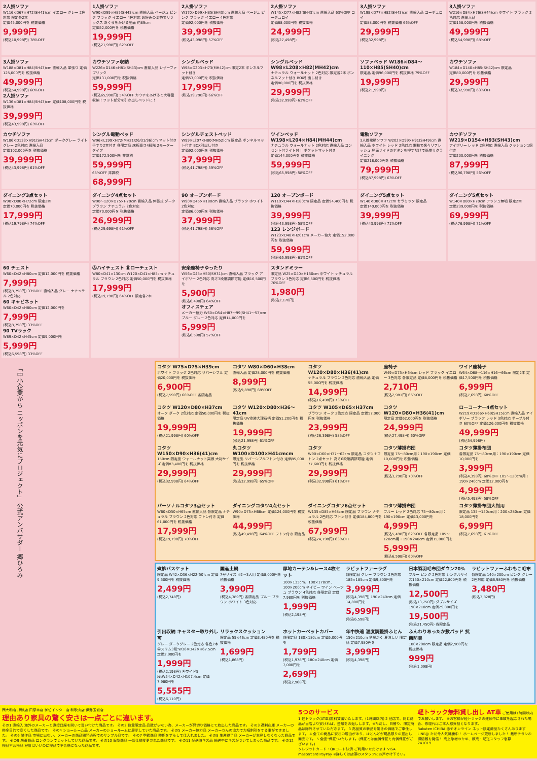2人掛ソファ
W116×D67×H72(SH41)cm イエロー グレー 2色対応 限定各2本
定価45,000円を 税抜価格
9,999円
(税込10,998円) 78%OFF
1人掛ソファ
W90×D99×H85(SH43)cm 直輸入品 ベージュ ピンク ブラック イエロー 4色対応 お好みの姿勢でリラックス あぐらをかける座面 約89cm
定価52,000円を 税抜価格
19,999円
(税込21,998円) 62%OFF
2人掛ソファ
W170×D99×H85(SH43)cm 直輸入品 ベージュ ピンク ブラック イエロー 4色対応
定価92,000円を 税抜価格
39,999円
(税込43,998円) 57%OFF
2人掛ソファ
W145×D77×H82(SH43)cm 直輸入品 63%OFF コーデュロイ
定価68,000円を 税抜価格
24,999円
(税込27,498円)
3人掛ソファ
W198×D77×H82(SH43)cm 直輸入品 コーデュロイ
定価88,000円を 税抜価格 66%OFF
29,999円
(税込32,998円)
3人掛ソファ
W216×D84×H76(SH44)cm ホワイト ブラック 2色対応 直輸入品
定価158,000円を 税抜価格
49,999円
(税込54,998円) 68%OFF
3人掛ソファ
W188×D81×H84(SH43)cm 直輸入品 革張り 定価125,000円を 税抜価格
49,999円
(税込54,998円) 60%OFF
2人掛ソファ
W136×D81×H84(SH43)cm 定価108,000円を 税抜価格
39,999円
(税込43,998円) 63%OFF
カウチソファ収納
W226×D146×H81(SH43)cm 直輸入品 レザーファブリック
定価131,000円を 税抜価格
59,999円
(税込65,998円) 54%OFF カウチをあげると大容量収納！フット部分を引き出しベッドに！
シングルベッド
W98×D203×H73(MH42)cm 限定2本 ボンネルマット付き
定価53,000円を 税抜価格
17,999円
(税込19,798円) 66%OFF
シングルベッド W98×L208×H82(MH42)cm
ナチュラル ウォールナット 2色対応 限定各2本 ボンネルマット付き BOX引出し付き
定価80,000円を 税抜価格
29,999円
(税込32,998円) 63%OFF
ソファベッド W186×D84〜110×H85(SH40)cm
限定品 定価96,000円を 税抜価格 79%OFF
19,999円
(税込21,998円)
カウチソファ
W184×D140×H85(SH42)cm 限定品
定価80,000円を 税抜価格
29,999円
(税込32,998円) 63%OFF
カウチソファ
W186×D133×H91(SH42)cm ダークグレー ライトグレー 2色対応 直輸入品
定価102,000円を 税抜価格
39,999円
(税込43,998円) 61%OFF
シングル電動ベッド
W96×L199×H72(MH21/26/31/36)cm マット付き 手すり2本付き 各限定品 床板高さ4段階 2モータータイプ
定価172,500円を 非課税
59,999円
65%OFF 非課税
68,999円
シングルチェストベッド
W99×L207×H80(MH52)cm 限定品 ボンネルマット付き BOX引出し付き
定価92,000円を 税抜価格
37,999円
(税込41,798円) 59%OFF
ツインベッド W198×L204×H84(MH44)cm
ナチュラル ウォールナット 2色対応 直輸入品 コンセント付ライト付！ ポケットマット付き
定価144,000円を 税抜価格
59,999円
(税込65,998円) 58%OFF
電動ソファ
3人掛電動ソファ W202×D99×H91(SH49)cm 直輸入品 ホワイト レッド 2色対応 電動で楽々リフレッシュ 座面サイドのボタンを押すだけで簡単リクライニング
定価218,000円を 税抜価格
79,999円
(税込87,998円) 63%OFF
カウチソファ W219×D154×H93(SH43)cm
アイボリー レッド 2色対応 直輸入品 クッション1個付き
定価200,000円を 税抜価格
87,999円
(税込96,798円) 56%OFF
ダイニング3点セット
W90×D80×H72cm 限定2本
定価70,000円を 税抜価格
17,999円
(税込19,798円) 74%OFF
ダイニング4点セット
W90〜120×D75×H70cm 直輸入品 伸張式 ダークブラウン ナチュラル 2色対応
定価70,000円を 税抜価格
26,999円
(税込29,698円) 61%OFF
90 オープンボード
W90×D45×H180cm 直輸入品 ブラック ホワイト 2色対応
定価86,000円を 税抜価格
37,999円
(税込41,798円) 56%OFF
120 オープンボード
W119×D44×H180cm 限定品 定価94,400円を 税抜価格
39,999円
(税込43,998円) 58%OFF
123 レンジボード
W123×D48×H201cm メーカー協力 定価152,000円を 税抜価格
59,999円
(税込65,998円) 61%OFF
ダイニング5点セット
W140×D80×H72cm セラミック 限定品
定価140,000円を 税抜価格
39,999円
(税込43,998円) 71%OFF
ダイニング5点セット
W140×D80×H70cm アッシュ無垢 限定2本
定価239,000円を 税抜価格
69,999円
(税込76,998円) 71%OFF
60 チェスト
W60×D42×H80cm 定価12,000円を 税抜価格
7,999円
(税込8,798円) 33%OFF 直輸入品 グレー ナチュラル 2色対応
60 キャビネット
W60×D42×H80cm 定価12,000円を
7,999円
(税込8,798円) 33%OFF
90 TVラック
W89×D42×H45cm 定価9,000円を
5,999円
(税込6,598円) 33%OFF
Ⓐハイチェスト Ⓑローチェスト
W80×D41×130cm W120×D41×H85cm ナチュラル ブラウン 2色対応 定価50,000円を 税抜価格
17,999円
(税込19,798円) 64%OFF 限定各2本
安楽座椅子ゆったり
W56×D45×H50(SH31)cm 直輸入品 ブラック アイボリー 2色対応 高さ3段階調節可能 定価16,500円を
5,900円
(税込6,490円) 64%OFF
オフィスチェア
メーカー協力 W60×D54×H87〜99(SH41〜53)cm ブルー グレー 2色対応 定価14,000円を
5,999円
(税込6,598円) 57%OFF
スタンドミラー
限定品 W25×D40×H150cm ホワイト ナチュラル ブラウン 3色対応 定価6,500円を 税抜価格 70%OFF
1,980円
(税込2,178円)
「中小企業から ニッポンを元気にプロジェクト」 公式アンバサダー 郷ひろみ
コタツ W75×D75×H39cm
ホワイト ブラック 2色対応 リバーシブル 定価20,000円を 税抜価格
6,900円
(税込7,590円) 66%OFF 各限定品
コタツ W80×D60×H38cm
直輸入品 定価28,000円を 税抜価格
8,999円
(税込9,898円) 68%OFF
コタツ W120×D80×H36(41)cm
ナチュラル ブラウン 2色対応 直輸入品 定価55,000円を 税抜価格
14,999円
(税込16,498円) 73%OFF
座椅子
W49×D75×H64cm レッド ブラック イエロー 3色対応 各限定品 定価8,000円を 税抜価格
2,710円
(税込2,981円) 66%OFF
ワイド座椅子
W64×D68〜116×H16〜66cm 限定2本 定価17,500円を 税抜価格
6,999円
(税込7,698円) 60%OFF
コタツ W120×D80×H37cm
オーク ダーク 2色対応 定価50,000円を 税抜価格
19,999円
(税込21,998円) 60%OFF
コタツ W120×D80×H36〜41cm
限定品 UV塗装大理石柄 定価51,200円を 税抜価格
19,999円
(税込21,998円) 61%OFF
コタツ W105×D65×H37cm
ブラウン オーク 2色対応 限定品 定価57,000円を 税抜価格
23,999円
(税込26,398円) 58%OFF
コタツ W120×D80×H36(41)cm
限定品 定価62,000円を 税抜価格
24,999円
(税込27,498円) 60%OFF
ローコーナー4点セット
W219×D166×H69(SH15)cm 直輸入品 アイボリー ブラック レッド 3色対応 テーブル付き 60%OFF 定価126,000円を 税抜価格
49,999円
(税込54,998円)
コタツ W150×D90×H36(41)cm
150cm 限定品 ウォールナット突板 大判サイズ 定価83,400円を 税抜価格
29,999円
(税込32,998円) 64%OFF
丸コタツ W100×D100×H41cmcm
限定品 リバーシブルフトン付き 定価85,000円を 税抜価格
29,999円
(税込32,998円) 65%OFF
コタツ
W90×D60×H37〜62cm 限定品 コタツ＋フトン 2点セット 高さ6段階調節可能 定価77,600円を 税抜価格
29,999円
(税込32,998円) 61%OFF
コタツ薄掛布団
限定品 75〜80cm用：190×190cm 定価10,000円を 税抜価格
2,999円
(税込3,298円) 70%OFF
コタツ薄掛布団
各限定品 75〜80cm用：190×190cm 定価10,000円を
3,999円
(税込4,398円) 60%OFF 105〜120cm用：190×240cm 定価12,000円を
4,999円
(税込5,498円) 58%OFF
パーソナルコタツ3点セット
W60×D50×H65cm 直輸入品 各限定品 ナチュラル ブラウン 2色対応 フトン付き 定価61,000円を 税抜価格
17,999円
(税込19,798円) 70%OFF
ダイニングコタツ4点セット
W90×D75×H68cm 定価124,000円を 税抜価格
44,999円
(税込49,498円) 64%OFF フトン付き 限定品
ダイニングコタツ6点セット
W135×D85×H68cm 限定品 ブラウン ナチュラル 2色対応 フトン付き 定価184,800円を 税抜価格
67,999円
(税込74,798円) 63%OFF
コタツ薄掛布団
ブルー レッド 2色対応 75〜80cm用：190×190cm 定価13,000円を
4,999円
(税込5,498円) 62%OFF 各限定品 105〜120cm用：190×240cm 定価15,000円を
5,999円
(税込6,598円) 60%OFF
コタツ薄掛布団大判用
限定品 135〜150cm用：200×280cm 定価18,000円を
6,999円
(税込7,698円) 61%OFF
煮柳バスケット
限定品 W42×D36×H22(50)cm 定価9,500円を 税抜価格
2,499円
(税込2,748円)
国産土鍋
7号サイズ ※2〜3人用 定価8,000円を 税抜価格
3,990円
(税込4,389円) 各限定品 ブルー ブラウン ホワイト 3色対応
厚地カーテン&レース4枚セット
100×135cm、100×178cm、100×200cm ネイビー ワイン ベージュ ブラウン 4色対応 各限定品 定価7,980円を 税抜価格
1,999円
(税込2,198円)
ラビットファーラグ
各限定品 グレー ブラウン 2色対応 185×185cm 定価9,800円を
3,999円
(税込4,398円) 190×240cm 定価14,800円を
5,999円
(税込6,598円)
日本製羽毛布団ダウン70%
ブルー ピンク 2色対応 シングルサイズ150×210cm 定価22,800円を 税抜価格
12,500円
(税込13,750円) ダブルサイズ190×210cm 定価29,800円を
19,500円
(税込21,450円) 各限定品
ラビットファーふわもこ毛布
各限定品 140×200cm ピンク グレー 2色対応 定価6,980円を 税抜価格
3,480円
(税込3,828円)
引出収納 キャスター取り外し可
グレー ダークグレー 2色対応 各色2本 Ⓐスリム3段:W36×D42×H67.5cm 定価2,980円を
1,999円
(税込2,198円) Ⓑワイド5段:W54×D42×H107.4cm 定価7,980円を
5,555円
(税込6,110円)
リラックスクッション
限定品 55×46cm 定価3,480円を 税抜価格
1,699円
(税込1,868円)
ホットカーペットカバー
各限定品 180×180cm 定価5,000円を
1,799円
(税込1,978円) 180×240cm 定価7,000円を
2,699円
(税込2,968円)
年中快適 温度調整掛ふとん
150×210cm 冬暖かく 夏涼しい 限定品 定価7,980円を
3,999円
(税込4,398円)
ふんわりあったか敷パッド 抗菌防臭
100×200cm 限定品 定価2,980円を 税抜価格
999円
(税込1,098円)
西大和店 押熊店 田原本店 御坊インター店 和歌山店 伊勢玉城店
理由あり家具の驚く安さは一点ごとに違います。
その1 直輸入 海外のメーカーと直接口座を開いて買い付けた商品です。 その2 数量限定品 品数が少ない為、メーカーが見切り価格にて放出した商品です。 その3 過剰在庫 メーカーの換金目的で安くした商品です。 その4 ショールーム品 メーカーのショールームに展示していた商品です。 その5 メーカー協力品 メーカーさんの協力で大幅割引をする事ができました。 その6 試作品 市場に出ない、メーカーの商品開発過程でのサンプル品です。 その7 季節商品 時期をずらして仕入れました。 その8 生産終了品 メーカーが生産しなくなった商品です。 その9 廃番商品 ロングランでヒットしていた商品です。 その10 旧型商品 一部仕様変更された商品です。 その11 配送時キズ品 輸送中にキズがついてしまった商品です。 その12 検品不合格品 程度はいいのに検品で不合格になった商品です。
5つのサービス
1 軽トラック(AT車)無料貸出いたします。(1時間以内) 2 他店で、同じ商品が当店より安ければ、差額をお返しします。※ただし、日替り、限定商品は除外させていただきます。 3 高品質の新品を驚きの価格でご奉仕します。 4 全ての商品に安さの理由があり、ほとんどが現品限りの掘出し商品です。 5 全品"保証"いたします。(保証とは無償保証と有償保証がございます。)
クレジットカード・QRコード決済 ご利用いただけます VISA mastercard PayPay ※詳しくは店頭のスタッフにお声かけ下さい。
軽トラック無料貸し出し AT車 ご使用は1時間以内でお願いします。 ※お客様が軽トラックの運転中に事故を起こされた場合、修理代はご本人様負担となります。
Rakuten ICHIBA 赤やオンライン ネット限定商品たくさんあります LINE@ ただ今人気沸騰中！ ホームページ更新しました！ 最新チラシお得情報を発信！ 売上急増のため、販売・配送スタッフ急募
241019